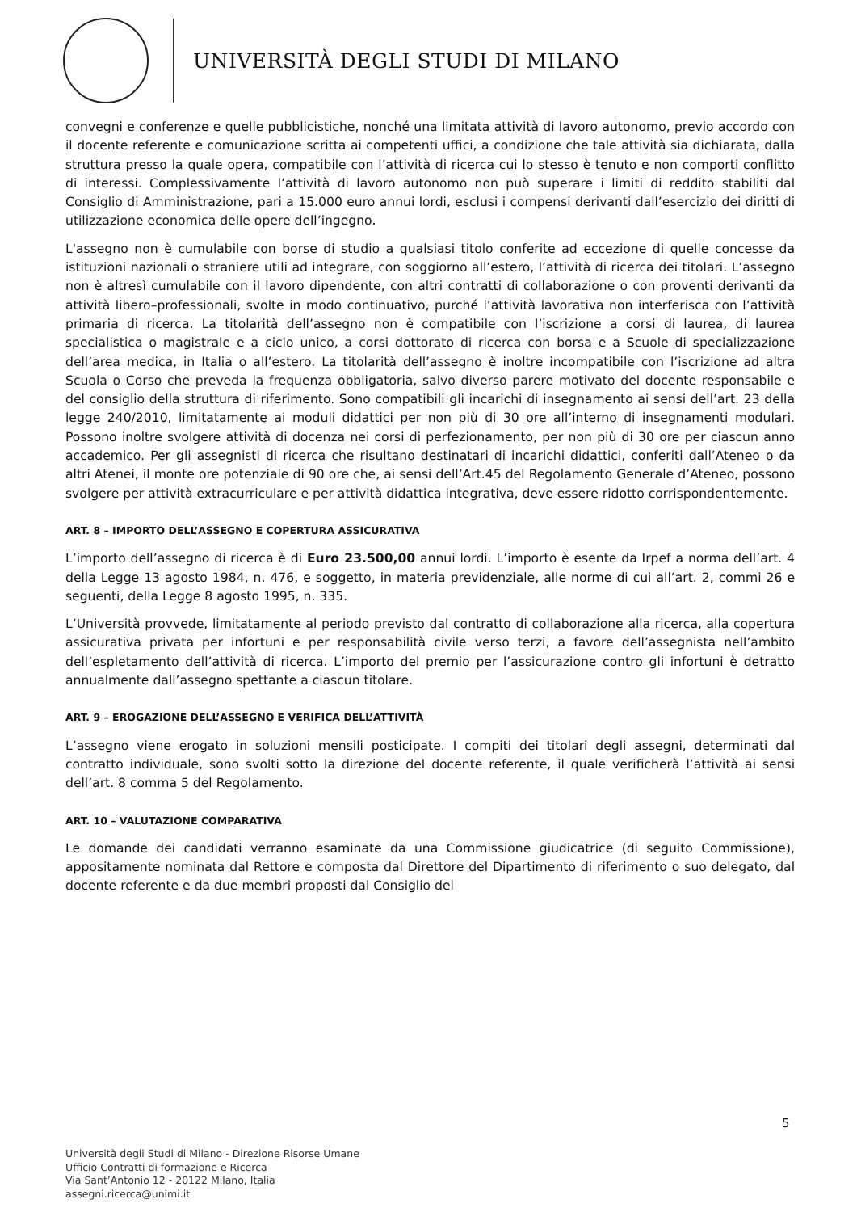UNIVERSITÀ DEGLI STUDI DI MILANO
convegni e conferenze e quelle pubblicistiche, nonché una limitata attività di lavoro autonomo, previo accordo con il docente referente e comunicazione scritta ai competenti uffici, a condizione che tale attività sia dichiarata, dalla struttura presso la quale opera, compatibile con l’attività di ricerca cui lo stesso è tenuto e non comporti conflitto di interessi. Complessivamente l’attività di lavoro autonomo non può superare i limiti di reddito stabiliti dal Consiglio di Amministrazione, pari a 15.000 euro annui lordi, esclusi i compensi derivanti dall’esercizio dei diritti di utilizzazione economica delle opere dell’ingegno.
L'assegno non è cumulabile con borse di studio a qualsiasi titolo conferite ad eccezione di quelle concesse da istituzioni nazionali o straniere utili ad integrare, con soggiorno all’estero, l’attività di ricerca dei titolari. L’assegno non è altresì cumulabile con il lavoro dipendente, con altri contratti di collaborazione o con proventi derivanti da attività libero–professionali, svolte in modo continuativo, purché l’attività lavorativa non interferisca con l’attività primaria di ricerca. La titolarità dell’assegno non è compatibile con l’iscrizione a corsi di laurea, di laurea specialistica o magistrale e a ciclo unico, a corsi dottorato di ricerca con borsa e a Scuole di specializzazione dell’area medica, in Italia o all’estero. La titolarità dell’assegno è inoltre incompatibile con l’iscrizione ad altra Scuola o Corso che preveda la frequenza obbligatoria, salvo diverso parere motivato del docente responsabile e del consiglio della struttura di riferimento. Sono compatibili gli incarichi di insegnamento ai sensi dell’art. 23 della legge 240/2010, limitatamente ai moduli didattici per non più di 30 ore all’interno di insegnamenti modulari. Possono inoltre svolgere attività di docenza nei corsi di perfezionamento, per non più di 30 ore per ciascun anno accademico. Per gli assegnisti di ricerca che risultano destinatari di incarichi didattici, conferiti dall’Ateneo o da altri Atenei, il monte ore potenziale di 90 ore che, ai sensi dell’Art.45 del Regolamento Generale d’Ateneo, possono svolgere per attività extracurriculare e per attività didattica integrativa, deve essere ridotto corrispondentemente.
ART. 8 – IMPORTO DELL’ASSEGNO E COPERTURA ASSICURATIVA
L’importo dell’assegno di ricerca è di Euro 23.500,00 annui lordi. L’importo è esente da Irpef a norma dell’art. 4 della Legge 13 agosto 1984, n. 476, e soggetto, in materia previdenziale, alle norme di cui all’art. 2, commi 26 e seguenti, della Legge 8 agosto 1995, n. 335.
L’Università provvede, limitatamente al periodo previsto dal contratto di collaborazione alla ricerca, alla copertura assicurativa privata per infortuni e per responsabilità civile verso terzi, a favore dell’assegnista nell’ambito dell’espletamento dell’attività di ricerca. L’importo del premio per l’assicurazione contro gli infortuni è detratto annualmente dall’assegno spettante a ciascun titolare.
ART. 9 – EROGAZIONE DELL’ASSEGNO E VERIFICA DELL’ATTIVITÀ
L’assegno viene erogato in soluzioni mensili posticipate. I compiti dei titolari degli assegni, determinati dal contratto individuale, sono svolti sotto la direzione del docente referente, il quale verificherà l’attività ai sensi dell’art. 8 comma 5 del Regolamento.
ART. 10 – VALUTAZIONE COMPARATIVA
Le domande dei candidati verranno esaminate da una Commissione giudicatrice (di seguito Commissione), appositamente nominata dal Rettore e composta dal Direttore del Dipartimento di riferimento o suo delegato, dal docente referente e da due membri proposti dal Consiglio del
5
Università degli Studi di Milano - Direzione Risorse Umane
Ufficio Contratti di formazione e Ricerca
Via Sant’Antonio 12 - 20122 Milano, Italia
assegni.ricerca@unimi.it